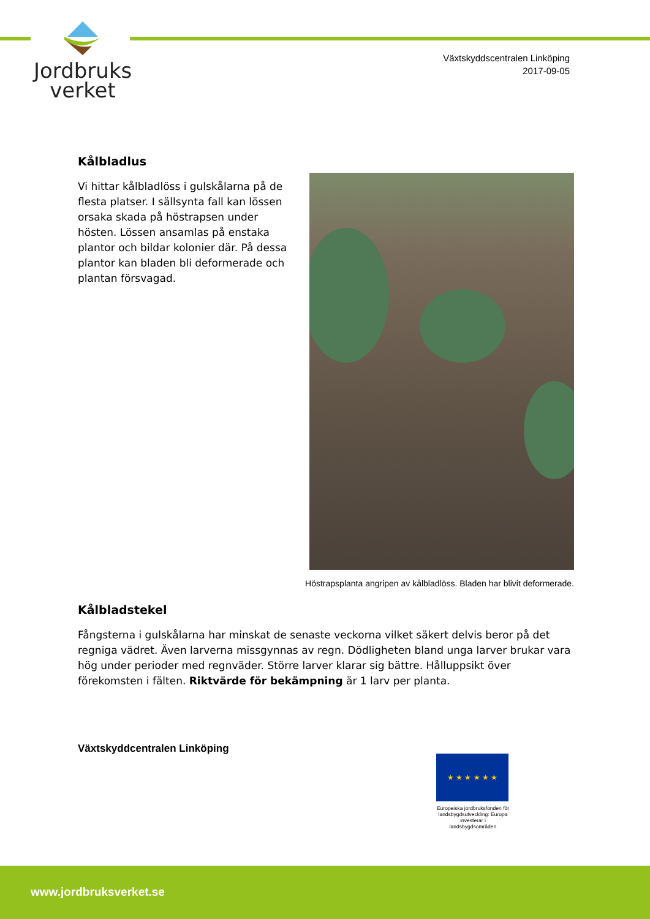Jordbruks
verket
Växtskyddscentralen Linköping
2017-09-05
Kålbladlus
Vi hittar kålbladlöss i gulskålarna på de flesta platser. I sällsynta fall kan lössen orsaka skada på höstrapsen under hösten. Lössen ansamlas på enstaka plantor och bildar kolonier där. På dessa plantor kan bladen bli deformerade och plantan försvagad.
Höstrapsplanta angripen av kålbladlöss. Bladen har blivit deformerade.
Kålbladstekel
Fångsterna i gulskålarna har minskat de senaste veckorna vilket säkert delvis beror på det regniga vädret. Även larverna missgynnas av regn. Dödligheten bland unga larver brukar vara hög under perioder med regnväder. Större larver klarar sig bättre. Hålluppsikt över förekomsten i fälten. Riktvärde för bekämpning är 1 larv per planta.
Växtskyddcentralen Linköping
★ ★ ★ ★ ★ ★
Europeiska jordbruksfonden för landsbygdsutveckling: Europa investerar i landsbygdsområden
www.jordbruksverket.se